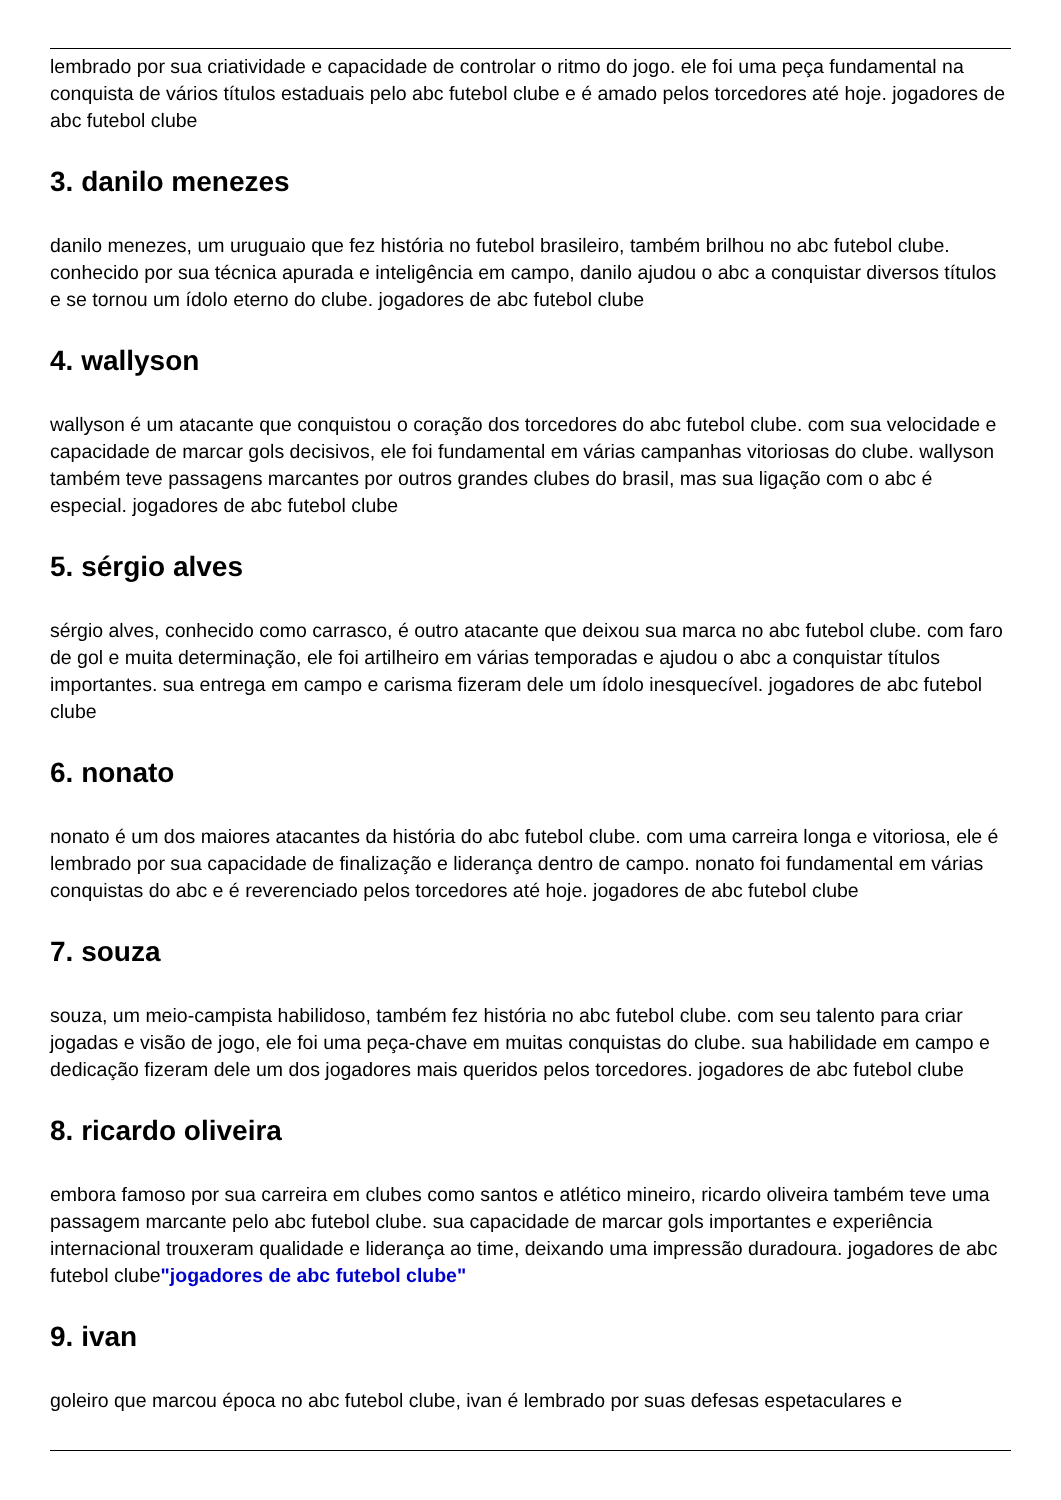lembrado por sua criatividade e capacidade de controlar o ritmo do jogo. ele foi uma peça fundamental na conquista de vários títulos estaduais pelo abc futebol clube e é amado pelos torcedores até hoje. jogadores de abc futebol clube
3. danilo menezes
danilo menezes, um uruguaio que fez história no futebol brasileiro, também brilhou no abc futebol clube. conhecido por sua técnica apurada e inteligência em campo, danilo ajudou o abc a conquistar diversos títulos e se tornou um ídolo eterno do clube. jogadores de abc futebol clube
4. wallyson
wallyson é um atacante que conquistou o coração dos torcedores do abc futebol clube. com sua velocidade e capacidade de marcar gols decisivos, ele foi fundamental em várias campanhas vitoriosas do clube. wallyson também teve passagens marcantes por outros grandes clubes do brasil, mas sua ligação com o abc é especial. jogadores de abc futebol clube
5. sérgio alves
sérgio alves, conhecido como carrasco, é outro atacante que deixou sua marca no abc futebol clube. com faro de gol e muita determinação, ele foi artilheiro em várias temporadas e ajudou o abc a conquistar títulos importantes. sua entrega em campo e carisma fizeram dele um ídolo inesquecível. jogadores de abc futebol clube
6. nonato
nonato é um dos maiores atacantes da história do abc futebol clube. com uma carreira longa e vitoriosa, ele é lembrado por sua capacidade de finalização e liderança dentro de campo. nonato foi fundamental em várias conquistas do abc e é reverenciado pelos torcedores até hoje. jogadores de abc futebol clube
7. souza
souza, um meio-campista habilidoso, também fez história no abc futebol clube. com seu talento para criar jogadas e visão de jogo, ele foi uma peça-chave em muitas conquistas do clube. sua habilidade em campo e dedicação fizeram dele um dos jogadores mais queridos pelos torcedores. jogadores de abc futebol clube
8. ricardo oliveira
embora famoso por sua carreira em clubes como santos e atlético mineiro, ricardo oliveira também teve uma passagem marcante pelo abc futebol clube. sua capacidade de marcar gols importantes e experiência internacional trouxeram qualidade e liderança ao time, deixando uma impressão duradoura. jogadores de abc futebol clube"jogadores de abc futebol clube"
9. ivan
goleiro que marcou época no abc futebol clube, ivan é lembrado por suas defesas espetaculares e